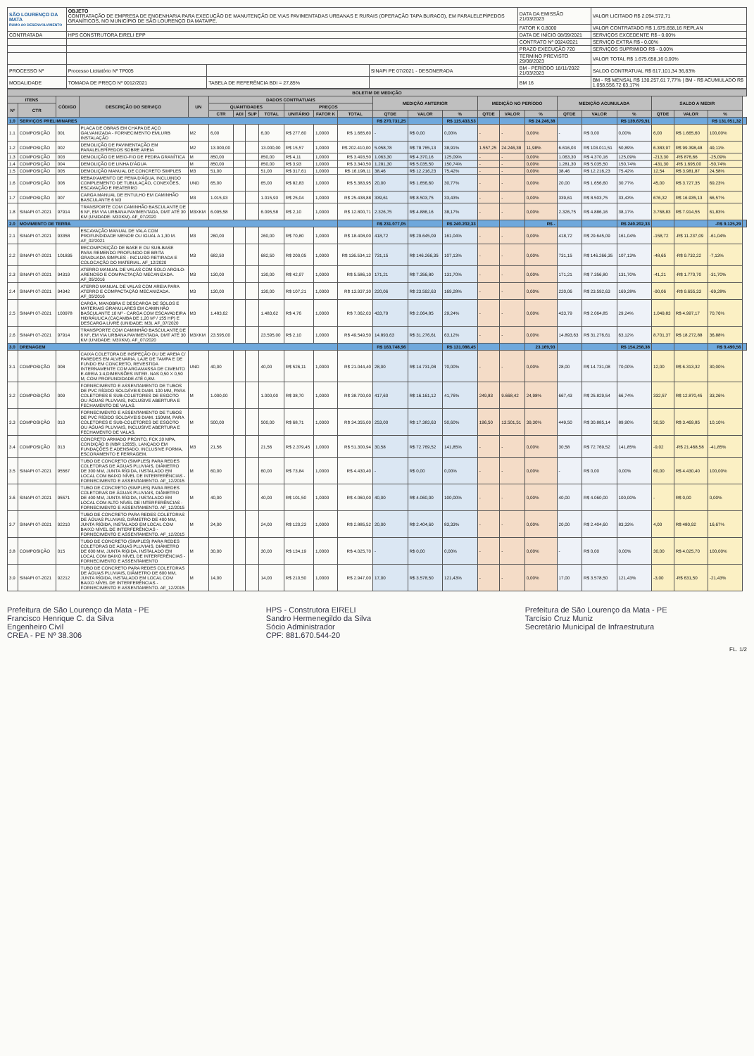| SÃO LOURENÇO DA MATA RUMO AO DESENVOLVIMENTO | OBJETO CONTRATAÇÃO DE EMPRESA DE ENGENHARIA PARA EXECUÇÃO DE MANUTENÇÃO DE VIAS PAVIMENTADAS URBANAS E RURAIS (OPERAÇÃO TAPA BURACO), EM PARALELEPÍPEDOS GRANÍTICOS, NO MUNICÍPIO DE SÃO LOURENÇO DA MATA/PE. | | | DATA DA EMISSÃO 21/03/2023 | VALOR LICITADO R$ 2.094.572,71 |
| | | | | FATOR K 0,8000 | VALOR CONTRATADO R$ 1.675.658,16 REPLAN |
| CONTRATADA | HPS CONSTRUTORA EIRELI EPP | | | DATA DE INÍCIO 08/09/2021 | SERVIÇOS EXCEDENTE R$ - 0,00% |
| | | | | CONTRATO Nº 0024/2021 | SERVIÇO EXTRA R$ - 0,00% |
| | | | | PRAZO EXECUÇÃO 720 | SERVIÇOS SUPRIMIDO R$ - 0,00% |
| | | | | TERMÍNO PREVISTO 29/08/2023 | VALOR TOTAL R$ 1.675.658,16 0,00% |
| PROCESSO Nº | Processo Licitatório Nº TP005 | | SINAPI PE 07/2021 - DESONERADA | BM - PERÍODO 18/11/2022 21/03/2023 | SALDO CONTRATUAL R$ 617.101,34 36,83% |
| MODALIDADE | TOMADA DE PREÇO Nº 0012/2021 | TABELA DE REFERÊNCIA BDI = 27,85% | | BM 16 | BM - R$ MENSAL R$ 130.257,61 7,77% / BM - R$ ACUMULADO R$ 1.058.556,72 63,17% |
| BOLETIM DE MEDIÇÃO | | | | | | | | | | | | | | | | | | | | | | | | |
| --- | --- | --- | --- | --- | --- | --- | --- | --- | --- | --- | --- | --- | --- | --- | --- | --- | --- | --- | --- | --- | --- | --- | --- | --- |
| ITENS | | CÓDIGO | DESCRIÇÃO DO SERVIÇO | UN | DADOS CONTRATUAIS | | | | | | | MEDIÇÃO ANTERIOR | | | MEDIÇÃO NO PERÍODO | | | MEDIÇÃO ACUMULADA | | | SALDO A MEDIR | | | |
| Nº | CTR | | | | QUANTIDADES | | | | PREÇOS | | | | | | | | | | | | | | | |
| | | | | | CTR | ADI | SUP | TOTAL | UNITÁRIO | FATOR K | TOTAL | QTDE | VALOR | % | QTDE | VALOR | % | QTDE | VALOR | % | QTDE | VALOR | % | |
| 1.0 | SERVIÇOS PRELIMINARES | | | | | | | | | | | R$ 270.731,25 | | R$ 115.433,53 | | | R$ 24.246,38 | | | R$ 139.679,91 | | | R$ 131.051,32 | |
| 1.1 | COMPOSIÇÃO | 001 | PLACA DE OBRAS EM CHAPA DE AÇO GALVANIZADA - FORNECIMENTO EMLURB INSTALAÇÃO | M2 | 6,00 | | | 6,00 | R$ 277,60 | 1,0000 | R$ 1.665,60 | - | R$ 0,00 | 0,00% | - | - | 0,00% | - | R$ 0,00 | 0,00% | 6,00 | R$ 1.665,60 | 100,00% | |
| 1.2 | COMPOSIÇÃO | 002 | DEMOLIÇÃO DE PAVIMENTAÇÃO EM PARALELEPÍPEDOS SOBRE AREIA | M2 | 13.000,00 | | | 13.000,00 | R$ 15,57 | 1,0000 | R$ 202.410,00 | 5.058,78 | R$ 78.765,13 | 38,91% | 1.557,25 | 24.246,38 | 11,98% | 6.616,03 | R$ 103.011,51 | 50,89% | 6.383,97 | R$ 99.398,48 | 49,11% | |
| 1.3 | COMPOSIÇÃO | 003 | DEMOLIÇÃO DE MEIO-FIO DE PEDRA GRANÍTICA | M | 850,00 | | | 850,00 | R$ 4,11 | 1,0000 | R$ 3.493,50 | 1.063,30 | R$ 4.370,16 | 125,09% | - | - | 0,00% | 1.063,30 | R$ 4.370,16 | 125,09% | -213,30 | -R$ 876,66 | -25,09% | |
| 1.4 | COMPOSIÇÃO | 004 | DEMOLIÇÃO DE LINHA D'ÁGUA | M | 850,00 | | | 850,00 | R$ 3,93 | 1,0000 | R$ 3.340,50 | 1.281,30 | R$ 5.035,50 | 150,74% | - | - | 0,00% | 1.281,30 | R$ 5.035,50 | 150,74% | -431,30 | -R$ 1.695,00 | -50,74% | |
| 1.5 | COMPOSIÇÃO | 005 | DEMOLIÇÃO MANUAL DE CONCRETO SIMPLES | M3 | 51,00 | | | 51,00 | R$ 317,61 | 1,0000 | R$ 16.198,11 | 38,46 | R$ 12.216,23 | 75,42% | - | - | 0,00% | 38,46 | R$ 12.216,23 | 75,42% | 12,54 | R$ 3.981,87 | 24,58% | |
| 1.6 | COMPOSIÇÃO | 006 | REBAIXAMENTO DE PENA D'ÁGUA, INCLUINDO COMPLEMENTO DE TUBULAÇÃO, CONEXÕES, ESCAVAÇÃO E REATERRO | UND | 65,00 | | | 65,00 | R$ 82,83 | 1,0000 | R$ 5.383,95 | 20,00 | R$ 1.656,60 | 30,77% | - | - | 0,00% | 20,00 | R$ 1.656,60 | 30,77% | 45,00 | R$ 3.727,35 | 69,23% | |
| 1.7 | COMPOSIÇÃO | 007 | CARGA MANUAL DE ENTULHO EM CAMINHÃO BASCULANTE 6 M3 | M3 | 1.015,93 | | | 1.015,93 | R$ 25,04 | 1,0000 | R$ 25.438,88 | 339,61 | R$ 8.503,75 | 33,43% | - | - | 0,00% | 339,61 | R$ 8.503,75 | 33,43% | 676,32 | R$ 16.935,13 | 66,57% | |
| 1.8 | SINAPI 07-2021 | 97914 | TRANSPORTE COM CAMINHÃO BASCULANTE DE 6 M³, EM VIA URBANA PAVIMENTADA, DMT ATÉ 30 KM (UNIDADE: M3XKM). AF_07/2020 | M3XKM | 6.095,58 | | | 6.095,58 | R$ 2,10 | 1,0000 | R$ 12.800,71 | 2.326,75 | R$ 4.886,16 | 38,17% | - | - | 0,00% | 2.326,75 | R$ 4.886,16 | 38,17% | 3.768,83 | R$ 7.914,55 | 61,83% | |
| 2.0 | MOVIMENTO DE TERRA | | | | | | | | | | | R$ 231.077,05 | | R$ 240.202,33 | | | R$ - | | | R$ 240.202,33 | | | -R$ 9.125,29 | |
| 2.1 | SINAPI 07-2021 | 93358 | ESCAVAÇÃO MANUAL DE VALA COM PROFUNDIDADE MENOR OU IGUAL A 1,30 M. AF_02/2021 | M3 | 260,00 | | | 260,00 | R$ 70,80 | 1,0000 | R$ 18.408,00 | 418,72 | R$ 29.645,09 | 161,04% | - | - | 0,00% | 418,72 | R$ 29.645,09 | 161,04% | -158,72 | -R$ 11.237,09 | -61,04% | |
| 2.2 | SINAPI 07-2021 | 101835 | RECOMPOSIÇÃO DE BASE E OU SUB-BASE PARA REMENDO PROFUNDO DE BRITA GRADUADA SIMPLES - INCLUSO RETIRADA E COLOCAÇÃO DO MATERIAL. AF_12/2020 | M3 | 682,50 | | | 682,50 | R$ 200,05 | 1,0000 | R$ 136.534,12 | 731,15 | R$ 146.266,35 | 107,13% | - | - | 0,00% | 731,15 | R$ 146.266,35 | 107,13% | -48,65 | -R$ 9.732,22 | -7,13% | |
| 2.3 | SINAPI 07-2021 | 94319 | ATERRO MANUAL DE VALAS COM SOLO ARGILO-ARENOSO E COMPACTAÇÃO MECANIZADA. AF_05/2016 | M3 | 130,00 | | | 130,00 | R$ 42,97 | 1,0000 | R$ 5.586,10 | 171,21 | R$ 7.356,80 | 131,70% | - | - | 0,00% | 171,21 | R$ 7.356,80 | 131,70% | -41,21 | -R$ 1.770,70 | -31,70% | |
| 2.4 | SINAPI 07-2021 | 94342 | ATERRO MANUAL DE VALAS COM AREIA PARA ATERRO E COMPACTAÇÃO MECANIZADA. AF_05/2016 | M3 | 130,00 | | | 130,00 | R$ 107,21 | 1,0000 | R$ 13.937,30 | 220,06 | R$ 23.592,63 | 169,28% | - | - | 0,00% | 220,06 | R$ 23.592,63 | 169,28% | -90,06 | -R$ 9.655,33 | -69,28% | |
| 2.5 | SINAPI 07-2021 | 100978 | CARGA, MANOBRA E DESCARGA DE SOLOS E MATERIAIS GRANULARES EM CAMINHÃO BASCULANTE 10 M³ - CARGA COM ESCAVADEIRA HIDRÁULICA (CAÇAMBA DE 1,20 M³ / 155 HP) E DESCARGA LIVRE (UNIDADE: M3). AF_07/2020 | M3 | 1.483,62 | | | 1.483,62 | R$ 4,76 | 1,0000 | R$ 7.062,03 | 433,79 | R$ 2.064,85 | 29,24% | - | - | 0,00% | 433,79 | R$ 2.064,85 | 29,24% | 1.049,83 | R$ 4.997,17 | 70,76% | |
| 2.6 | SINAPI 07-2021 | 97914 | TRANSPORTE COM CAMINHÃO BASCULANTE DE 6 M³, EM VIA URBANA PAVIMENTADA, DMT ATÉ 30 KM (UNIDADE: M3XKM). AF_07/2020 | M3XKM | 23.595,00 | | | 23.595,00 | R$ 2,10 | 1,0000 | R$ 49.549,50 | 14.893,63 | R$ 31.276,61 | 63,12% | - | - | 0,00% | 14.893,63 | R$ 31.276,61 | 63,12% | 8.701,37 | R$ 18.272,88 | 36,88% | |
| 3.0 | DRENAGEM | | | | | | | | | | | R$ 163.748,96 | | R$ 131.088,45 | | | 23.169,93 | | | R$ 154.258,38 | | | R$ 9.490,56 | |
| 3.1 | COMPOSIÇÃO | 008 | CAIXA COLETORA DE INSPEÇÃO OU DE AREIA C/ PAREDES EM ALVENARIA, LAJE DE TAMPA E DE FUNDO EM CONCRETO, REVESTIDA INTERNAMENTE COM ARGAMASSA DE CIMENTO E AREIA 1:4,DIMENSÕES INTER. NAS 0,50 X 0,50 M, COM PROFUNDIDADE ATÉ 0,8M. | UND | 40,00 | | | 40,00 | R$ 526,11 | 1,0000 | R$ 21.044,40 | 28,00 | R$ 14.731,08 | 70,00% | - | - | 0,00% | 28,00 | R$ 14.731,08 | 70,00% | 12,00 | R$ 6.313,32 | 30,00% | |
| 3.2 | COMPOSIÇÃO | 009 | FORNECIMENTO E ASSENTAMENTO DE TUBOS DE PVC RÍGIDO SOLDÁVEIS DIAM. 100 MM, PARA COLETORES E SUB-COLETORES DE ESGOTO OU ÁGUAS PLUVIAIS, INCLUSIVE ABERTURA E FECHAMENTO DE VALAS. | M | 1.000,00 | | | 1.000,00 | R$ 38,70 | 1,0000 | R$ 38.700,00 | 417,60 | R$ 16.161,12 | 41,76% | 249,83 | 9.668,42 | 24,98% | 667,43 | R$ 25.829,54 | 66,74% | 332,57 | R$ 12.870,45 | 33,26% | |
| 3.3 | COMPOSIÇÃO | 010 | FORNECIMENTO E ASSENTAMENTO DE TUBOS DE PVC RÍGIDO SOLDÁVEIS DIAM. 150MM, PARA COLETORES E SUB-COLETORES DE ESGOTO OU ÁGUAS PLUVIAIS, INCLUSIVE ABERTURA E FECHAMENTO DE VALAS. | M | 500,00 | | | 500,00 | R$ 68,71 | 1,0000 | R$ 34.355,00 | 253,00 | R$ 17.383,63 | 50,60% | 196,50 | 13.501,51 | 39,30% | 449,50 | R$ 30.885,14 | 89,90% | 50,50 | R$ 3.469,85 | 10,10% | |
| 3.4 | COMPOSIÇÃO | 013 | CONCRETO ARMADO PRONTO, FCK 20 MPA, CONDIÇÃO B (NBR 12655), LANÇADO EM FUNDAÇÕES E ADENSADO, INCLUSIVE FORMA, ESCORAMENTO E FERRAGEM. | M3 | 21,56 | | | 21,56 | R$ 2.379,45 | 1,0000 | R$ 51.300,94 | 30,58 | R$ 72.769,52 | 141,85% | - | - | 0,00% | 30,58 | R$ 72.769,52 | 141,85% | -9,02 | -R$ 21.468,58 | -41,85% | |
| 3.5 | SINAPI 07-2021 | 95567 | TUBO DE CONCRETO (SIMPLES) PARA REDES COLETORAS DE ÁGUAS PLUVIAIS, DIÂMETRO DE 300 MM, JUNTA RÍGIDA, INSTALADO EM LOCAL COM BAIXO NÍVEL DE INTERFERÊNCIAS - FORNECIMENTO E ASSENTAMENTO. AF_12/2015 | M | 60,00 | | | 60,00 | R$ 73,84 | 1,0000 | R$ 4.430,40 | - | R$ 0,00 | 0,00% | - | - | 0,00% | - | R$ 0,00 | 0,00% | 60,00 | R$ 4.430,40 | 100,00% | |
| 3.6 | SINAPI 07-2021 | 95571 | TUBO DE CONCRETO (SIMPLES) PARA REDES COLETORAS DE ÁGUAS PLUVIAIS, DIÂMETRO DE 400 MM, JUNTA RÍGIDA, INSTALADO EM LOCAL COM ALTO NÍVEL DE INTERFERÊNCIAS - FORNECIMENTO E ASSENTAMENTO. AF_12/2015 | M | 40,00 | | | 40,00 | R$ 101,50 | 1,0000 | R$ 4.060,00 | 40,00 | R$ 4.060,00 | 100,00% | - | - | 0,00% | 40,00 | R$ 4.060,00 | 100,00% | - | R$ 0,00 | 0,00% | |
| 3.7 | SINAPI 07-2021 | 92210 | TUBO DE CONCRETO PARA REDES COLETORAS DE ÁGUAS PLUVIAIS, DIÂMETRO DE 400 MM, JUNTA RÍGIDA, INSTALADO EM LOCAL COM BAIXO NÍVEL DE INTERFERÊNCIAS - FORNECIMENTO E ASSENTAMENTO. AF_12/2015 | M | 24,00 | | | 24,00 | R$ 120,23 | 1,0000 | R$ 2.885,52 | 20,00 | R$ 2.404,60 | 83,33% | - | - | 0,00% | 20,00 | R$ 2.404,60 | 83,33% | 4,00 | R$ 480,92 | 16,67% | |
| 3.8 | COMPOSIÇÃO | 015 | TUBO DE CONCRETO (SIMPLES) PARA REDES COLETORAS DE ÁGUAS PLUVIAIS, DIÂMETRO DE 600 MM, JUNTA RÍGIDA, INSTALADO EM LOCAL COM BAIXO NÍVEL DE INTERFERÊNCIAS - FORNECIMENTO E ASSENTAMENTO | M | 30,00 | | | 30,00 | R$ 134,19 | 1,0000 | R$ 4.025,70 | - | R$ 0,00 | 0,00% | - | - | 0,00% | - | R$ 0,00 | 0,00% | 30,00 | R$ 4.025,70 | 100,00% | |
| 3.9 | SINAPI 07-2021 | 92212 | TUBO DE CONCRETO PARA REDES COLETORAS DE ÁGUAS PLUVIAIS, DIÂMETRO DE 600 MM, JUNTA RÍGIDA, INSTALADO EM LOCAL COM BAIXO NÍVEL DE INTERFERÊNCIAS - FORNECIMENTO E ASSENTAMENTO. AF_12/2015 | M | 14,00 | | | 14,00 | R$ 210,50 | 1,0000 | R$ 2.947,00 | 17,00 | R$ 3.578,50 | 121,43% | - | - | 0,00% | 17,00 | R$ 3.578,50 | 121,43% | -3,00 | -R$ 631,50 | -21,43% | |
Prefeitura de São Lourenço da Mata - PE
Francisco Henrique C. da Silva
Engenheiro Civil
CREA - PE Nº 38.306
HPS - Construtora EIRELI
Sandro Hermenegildo da Silva
Sócio Administrador
CPF: 881.670.544-20
Prefeitura de São Lourenço da Mata - PE
Tarcísio Cruz Muniz
Secretário Municipal de Infraestrutura
FL. 1/2